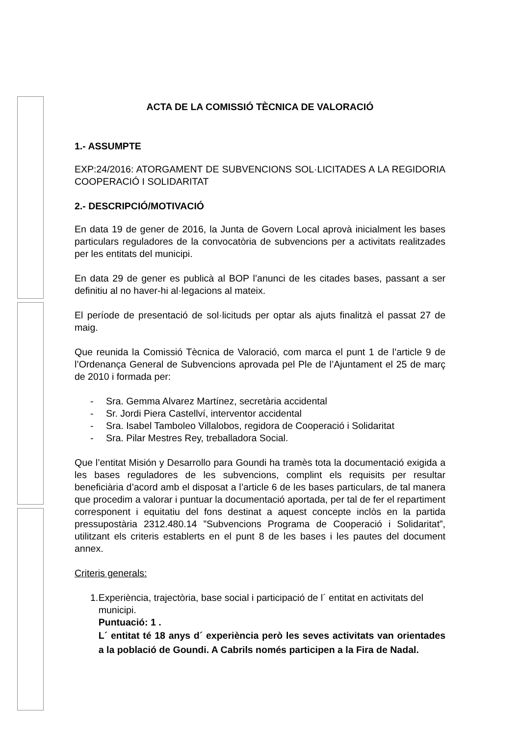ACTA DE LA COMISSIÓ TÈCNICA DE VALORACIÓ
1.- ASSUMPTE
EXP:24/2016: ATORGAMENT DE SUBVENCIONS SOL·LICITADES A LA REGIDORIA COOPERACIÓ I SOLIDARITAT
2.- DESCRIPCIÓ/MOTIVACIÓ
En data 19 de gener de 2016, la Junta de Govern Local aprovà inicialment les bases particulars reguladores de la convocatòria de subvencions per a activitats realitzades per les entitats del municipi.
En data 29 de gener es publicà al BOP l’anunci de les citades bases, passant a ser definitiu al no haver-hi al·legacions al mateix.
El període de presentació de sol·licituds per optar als ajuts finalitzà el passat 27 de maig.
Que reunida la Comissió Tècnica de Valoració, com marca el punt 1 de l’article 9 de l’Ordenança General de Subvencions aprovada pel Ple de l’Ajuntament el 25 de març de 2010 i formada per:
- Sra. Gemma Alvarez Martínez, secretària accidental
- Sr. Jordi Piera Castellví, interventor accidental
- Sra. Isabel Tamboleo Villalobos, regidora de Cooperació i Solidaritat
- Sra. Pilar Mestres Rey, treballadora Social.
Que l’entitat Misión y Desarrollo para Goundi ha tramès tota la documentació exigida a les bases reguladores de les subvencions, complint els requisits per resultar beneficiària d’acord amb el disposat a l’article 6 de les bases particulars, de tal manera que procedim a valorar i puntuar la documentació aportada, per tal de fer el repartiment corresponent i equitatiu del fons destinat a aquest concepte inclòs en la partida pressupostària 2312.480.14 ”Subvencions Programa de Cooperació i Solidaritat”, utilitzant els criteris establerts en el punt 8 de les bases i les pautes del document annex.
Criteris generals:
1. Experiència, trajectòria, base social i participació de l´ entitat en activitats del municipi.
Puntuació: 1 .
L´ entitat té 18 anys d´ experiència però les seves activitats van orientades a la població de Goundi. A Cabrils només participen a la Fira de Nadal.